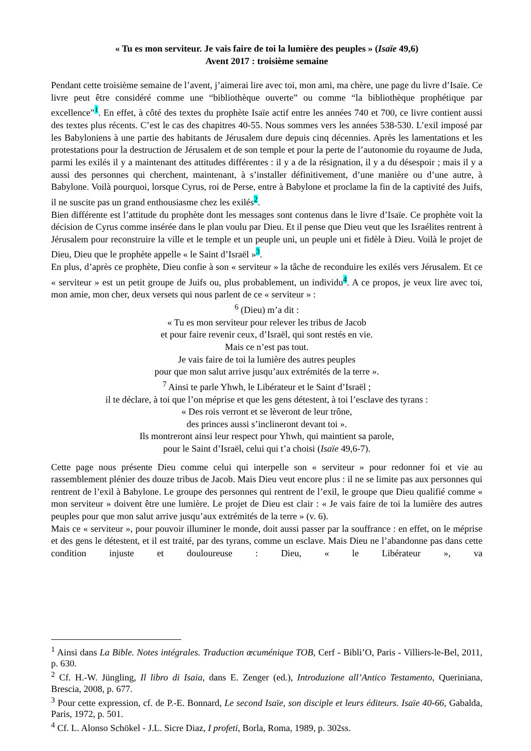« Tu es mon serviteur. Je vais faire de toi la lumière des peuples » (Isaïe 49,6)
Avent 2017 : troisième semaine
Pendant cette troisième semaine de l’avent, j’aimerai lire avec toi, mon ami, ma chère, une page du livre d’Isaïe. Ce livre peut être considéré comme une “bibliothèque ouverte” ou comme “la bibliothèque prophétique par excellence”<sup>1</sup>. En effet, à côté des textes du prophète Isaïe actif entre les années 740 et 700, ce livre contient aussi des textes plus récents. C’est le cas des chapitres 40-55. Nous sommes vers les années 538-530. L’exil imposé par les Babyloniens à une partie des habitants de Jérusalem dure depuis cinq décennies. Après les lamentations et les protestations pour la destruction de Jérusalem et de son temple et pour la perte de l’autonomie du royaume de Juda, parmi les exilés il y a maintenant des attitudes différentes : il y a de la résignation, il y a du désespoir ; mais il y a aussi des personnes qui cherchent, maintenant, à s’installer définitivement, d’une manière ou d’une autre, à Babylone. Voilà pourquoi, lorsque Cyrus, roi de Perse, entre à Babylone et proclame la fin de la captivité des Juifs, il ne suscite pas un grand enthousiasme chez les exilés<sup>2</sup>.
Bien différente est l’attitude du prophète dont les messages sont contenus dans le livre d’Isaïe. Ce prophète voit la décision de Cyrus comme insérée dans le plan voulu par Dieu. Et il pense que Dieu veut que les Israélites rentrent à Jérusalem pour reconstruire la ville et le temple et un peuple uni, un peuple uni et fidèle à Dieu. Voilà le projet de Dieu, Dieu que le prophète appelle « le Saint d’Israël »<sup>3</sup>.
En plus, d’après ce prophète, Dieu confie à son « serviteur » la tâche de reconduire les exilés vers Jérusalem. Et ce « serviteur » est un petit groupe de Juifs ou, plus probablement, un individu<sup>4</sup>. A ce propos, je veux lire avec toi, mon amie, mon cher, deux versets qui nous parlent de ce « serviteur » :
<sup>6</sup> (Dieu) m’a dit :
« Tu es mon serviteur pour relever les tribus de Jacob
et pour faire revenir ceux, d’Israël, qui sont restés en vie.
Mais ce n’est pas tout.
Je vais faire de toi la lumière des autres peuples
pour que mon salut arrive jusqu’aux extrémités de la terre ».
<sup>7</sup> Ainsi te parle Yhwh, le Libérateur et le Saint d’Israël ;
il te déclare, à toi que l’on méprise et que les gens détestent, à toi l’esclave des tyrans :
« Des rois verront et se lèveront de leur trône,
des princes aussi s’inclineront devant toi ».
Ils montreront ainsi leur respect pour Yhwh, qui maintient sa parole,
pour le Saint d’Israël, celui qui t’a choisi (Isaïe 49,6-7).
Cette page nous présente Dieu comme celui qui interpelle son « serviteur » pour redonner foi et vie au rassemblement plénier des douze tribus de Jacob. Mais Dieu veut encore plus : il ne se limite pas aux personnes qui rentrent de l’exil à Babylone. Le groupe des personnes qui rentrent de l’exil, le groupe que Dieu qualifié comme « mon serviteur » doivent être une lumière. Le projet de Dieu est clair : « Je vais faire de toi la lumière des autres peuples pour que mon salut arrive jusqu’aux extrémités de la terre » (v. 6).
Mais ce « serviteur », pour pouvoir illuminer le monde, doit aussi passer par la souffrance : en effet, on le méprise et des gens le détestent, et il est traité, par des tyrans, comme un esclave. Mais Dieu ne l’abandonne pas dans cette condition injuste et douloureuse : Dieu, « le Libérateur », va
<sup>1</sup> Ainsi dans La Bible. Notes intégrales. Traduction œcuménique TOB, Cerf - Bibli’O, Paris - Villiers-le-Bel, 2011, p. 630.
<sup>2</sup> Cf. H.-W. Jüngling, Il libro di Isaia, dans E. Zenger (ed.), Introduzione all’Antico Testamento, Queriniana, Brescia, 2008, p. 677.
<sup>3</sup> Pour cette expression, cf. de P.-E. Bonnard, Le second Isaïe, son disciple et leurs éditeurs. Isaïe 40-66, Gabalda, Paris, 1972, p. 501.
<sup>4</sup> Cf. L. Alonso Schökel - J.L. Sicre Diaz, I profeti, Borla, Roma, 1989, p. 302ss.